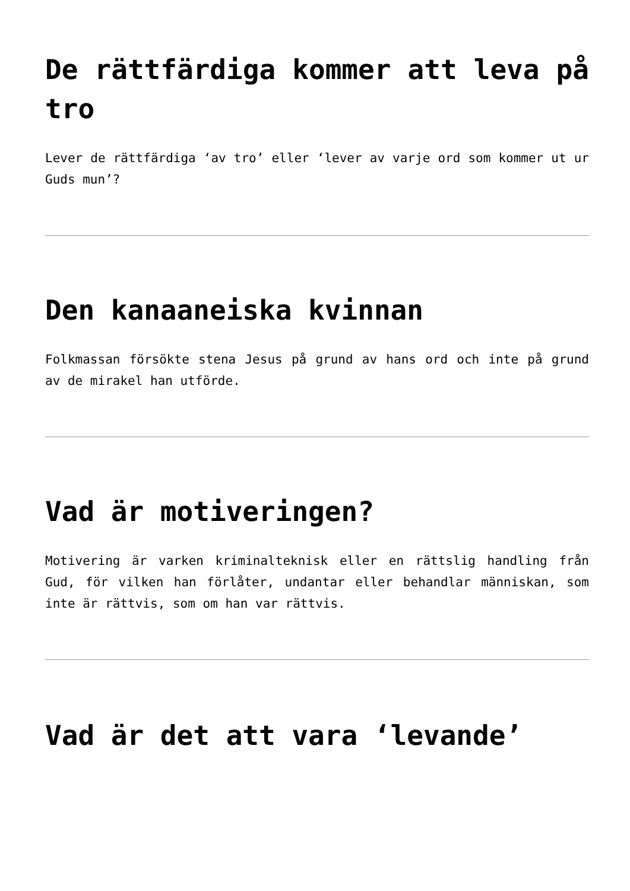De rättfärdiga kommer att leva på tro
Lever de rättfärdiga ‘av tro’ eller ‘lever av varje ord som kommer ut ur Guds mun’?
Den kanaaneiska kvinnan
Folkmassan försökte stena Jesus på grund av hans ord och inte på grund av de mirakel han utförde.
Vad är motiveringen?
Motivering är varken kriminalteknisk eller en rättslig handling från Gud, för vilken han förlåter, undantar eller behandlar människan, som inte är rättvis, som om han var rättvis.
Vad är det att vara ‘levande’